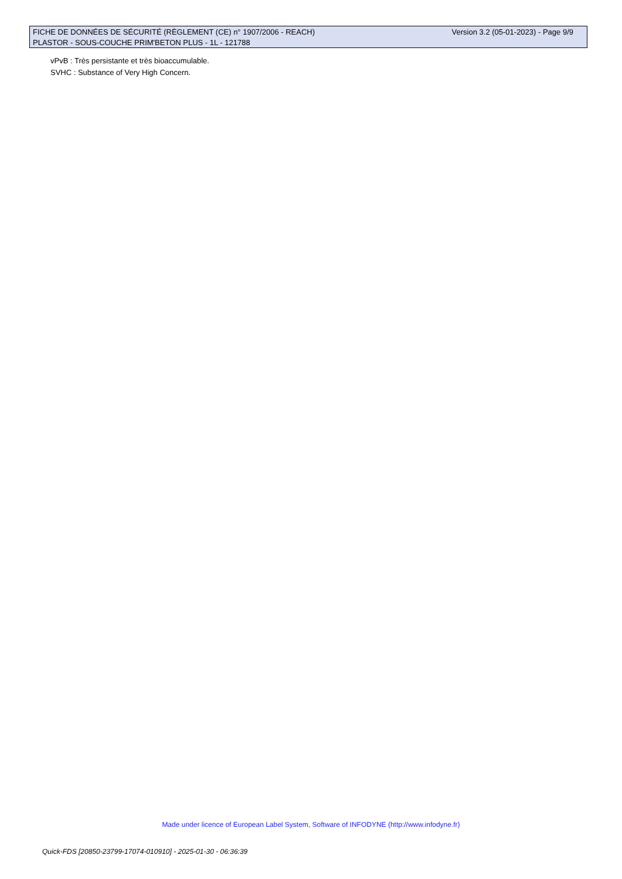FICHE DE DONNÉES DE SÉCURITÉ (RÈGLEMENT (CE) n° 1907/2006 - REACH) Version 3.2 (05-01-2023) - Page 9/9
PLASTOR - SOUS-COUCHE PRIM'BETON PLUS - 1L - 121788
vPvB : Très persistante et très bioaccumulable.
SVHC : Substance of Very High Concern.
Made under licence of European Label System, Software of INFODYNE (http://www.infodyne.fr)
Quick-FDS [20850-23799-17074-010910] - 2025-01-30 - 06:36:39